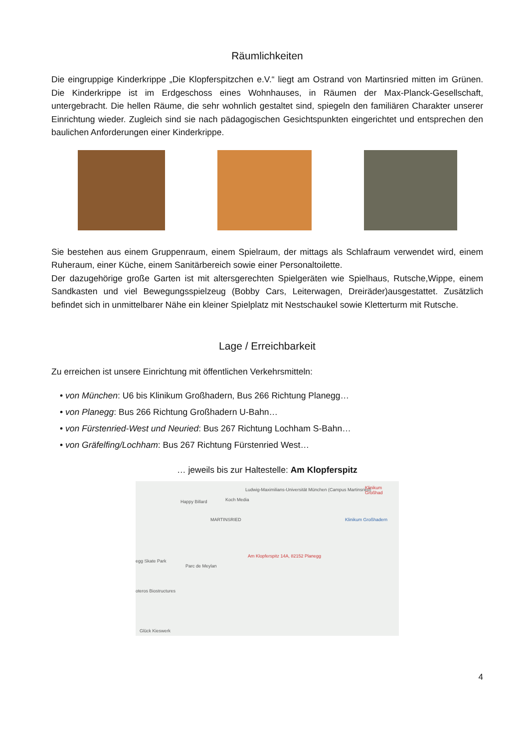Räumlichkeiten
Die eingruppige Kinderkrippe „Die Klopferspitzchen e.V.“ liegt am Ostrand von Martinsried mitten im Grünen. Die Kinderkrippe ist im Erdgeschoss eines Wohnhauses, in Räumen der Max-Planck-Gesellschaft, untergebracht. Die hellen Räume, die sehr wohnlich gestaltet sind, spiegeln den familiären Charakter unserer Einrichtung wieder. Zugleich sind sie nach pädagogischen Gesichtspunkten eingerichtet und entsprechen den baulichen Anforderungen einer Kinderkrippe.
Sie bestehen aus einem Gruppenraum, einem Spielraum, der mittags als Schlafraum verwendet wird, einem Ruheraum, einer Küche, einem Sanitärbereich sowie einer Personaltoilette.
Der dazugehörige große Garten ist mit altersgerechten Spielgeräten wie Spielhaus, Rutsche,Wippe, einem Sandkasten und viel Bewegungsspielzeug (Bobby Cars, Leiterwagen, Dreiräder)ausgestattet. Zusätzlich befindet sich in unmittelbarer Nähe ein kleiner Spielplatz mit Nestschaukel sowie Kletterturm mit Rutsche.
Lage / Erreichbarkeit
Zu erreichen ist unsere Einrichtung mit öffentlichen Verkehrsmitteln:
• von München: U6 bis Klinikum Großhadern, Bus 266 Richtung Planegg…
• von Planegg: Bus 266 Richtung Großhadern U-Bahn…
• von Fürstenried-West und Neuried: Bus 267 Richtung Lochham S-Bahn…
• von Gräfelfing/Lochham: Bus 267 Richtung Fürstenried West…
… jeweils bis zur Haltestelle: Am Klopferspitz
Ludwig-Maximilians-Universität München (Campus Martinsried) Klinikum Großhad
Happy Billard Koch Media
MARTINSRIED Klinikum Großhadern
Am Klopferspitz 14A, 82152 Planegg
egg Skate Park
Parc de Meylan
oteros Biostructures
Glück Kieswerk
4